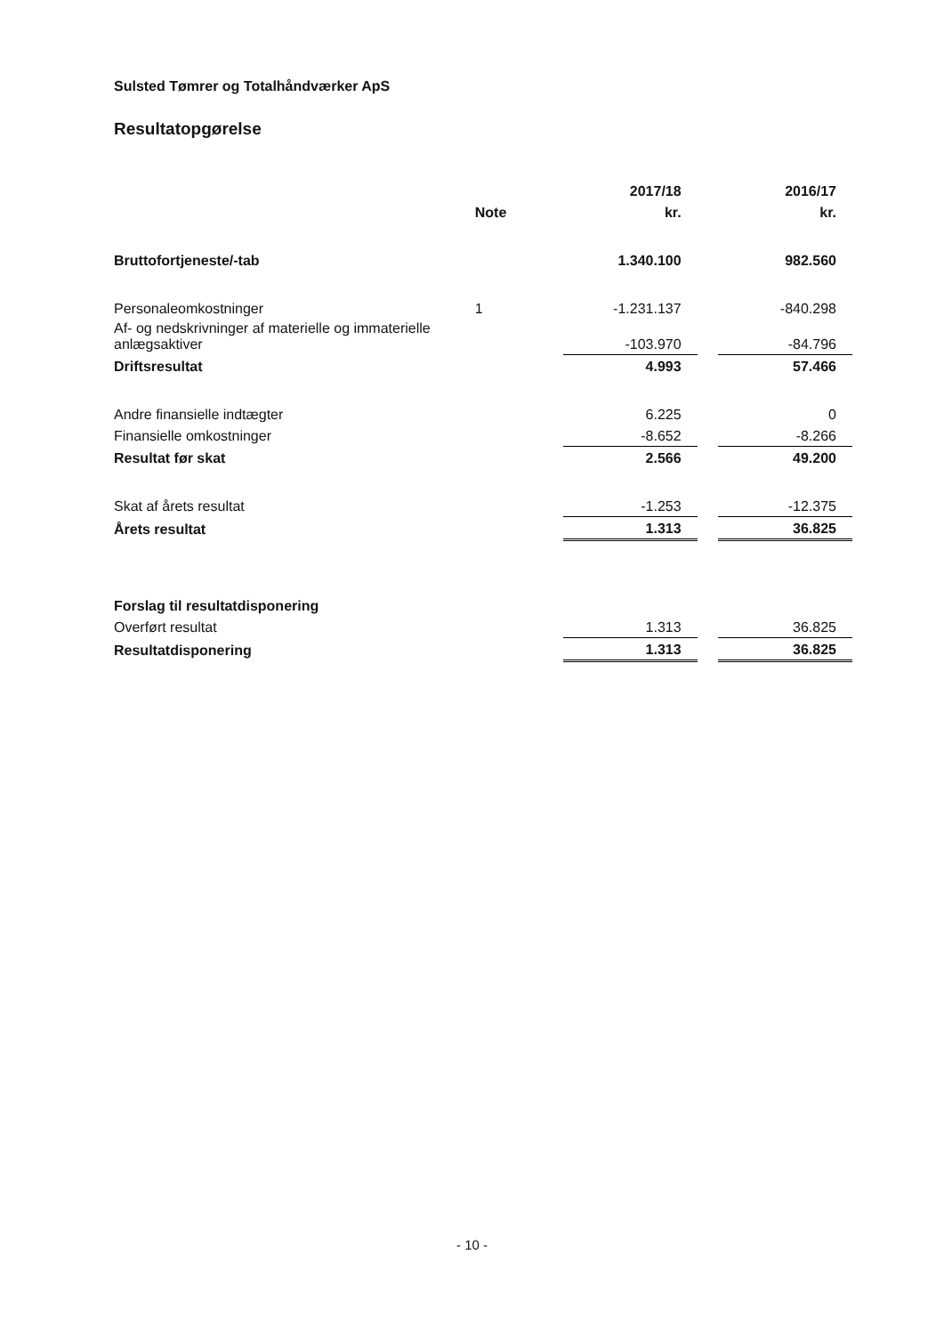Sulsted Tømrer og Totalhåndværker ApS
Resultatopgørelse
| | | 2017/18 | | 2016/17 |
| --- | --- | --- | --- | --- |
| | Note | kr. | | kr. |
| Bruttofortjeneste/-tab | | 1.340.100 | | 982.560 |
| Personaleomkostninger | 1 | -1.231.137 | | -840.298 |
| Af- og nedskrivninger af materielle og immaterielle anlægsaktiver | | -103.970 | | -84.796 |
| Driftsresultat | | 4.993 | | 57.466 |
| Andre finansielle indtægter | | 6.225 | | 0 |
| Finansielle omkostninger | | -8.652 | | -8.266 |
| Resultat før skat | | 2.566 | | 49.200 |
| Skat af årets resultat | | -1.253 | | -12.375 |
| Årets resultat | | 1.313 | | 36.825 |
| Forslag til resultatdisponering | | | | |
| Overført resultat | | 1.313 | | 36.825 |
| Resultatdisponering | | 1.313 | | 36.825 |
- 10 -